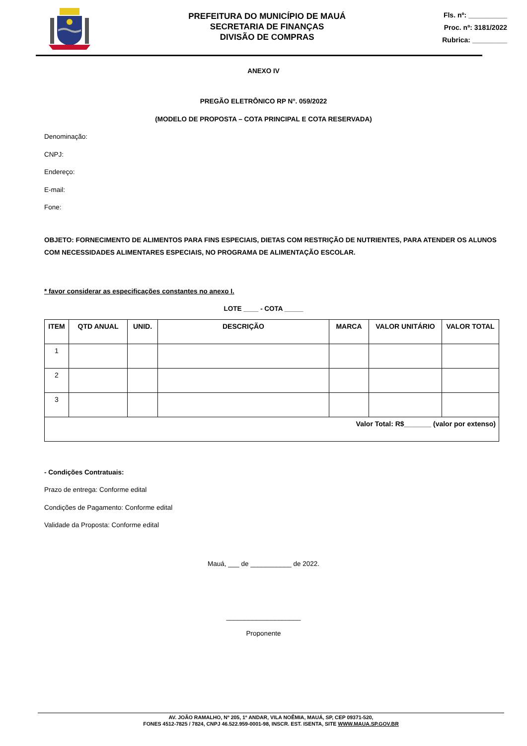PREFEITURA DO MUNICÍPIO DE MAUÁ
SECRETARIA DE FINANÇAS
DIVISÃO DE COMPRAS
Fls. nº: __________
Proc. nº: 3181/2022
Rubrica: _________
ANEXO IV
PREGÃO ELETRÔNICO RP N°. 059/2022
(MODELO DE PROPOSTA – COTA PRINCIPAL E COTA RESERVADA)
Denominação:
CNPJ:
Endereço:
E-mail:
Fone:
OBJETO: FORNECIMENTO DE ALIMENTOS PARA FINS ESPECIAIS, DIETAS COM RESTRIÇÃO DE NUTRIENTES, PARA ATENDER OS ALUNOS COM NECESSIDADES ALIMENTARES ESPECIAIS, NO PROGRAMA DE ALIMENTAÇÃO ESCOLAR.
* favor considerar as especificações constantes no anexo I.
LOTE ____ - COTA _____
| ITEM | QTD ANUAL | UNID. | DESCRIÇÃO | MARCA | VALOR UNITÁRIO | VALOR TOTAL |
| --- | --- | --- | --- | --- | --- | --- |
| 1 | | | | | | |
| 2 | | | | | | |
| 3 | | | | | | |
| Valor Total: R$_______ (valor por extenso) | | | | | | |
- Condições Contratuais:
Prazo de entrega: Conforme edital
Condições de Pagamento: Conforme edital
Validade da Proposta: Conforme edital
Mauá, ___ de ___________ de 2022.
____________________
Proponente
AV. JOÃO RAMALHO, Nº 205, 1º ANDAR, VILA NOÊMIA, MAUÁ, SP, CEP 09371-520,
FONES 4512-7825 / 7824, CNPJ 46.522.959-0001-98, INSCR. EST. ISENTA, SITE WWW.MAUA.SP.GOV.BR